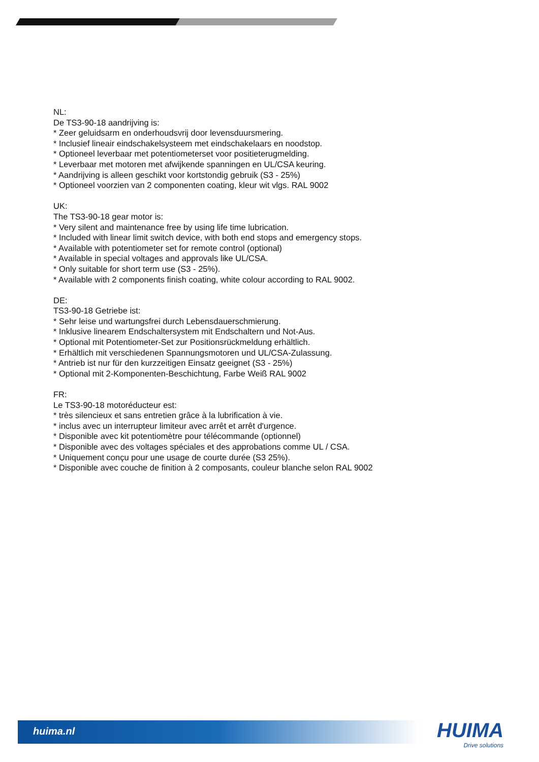NL:
De TS3-90-18 aandrijving is:
* Zeer geluidsarm en onderhoudsvrij door levensduursmering.
* Inclusief lineair eindschakelsysteem met eindschakelaars en noodstop.
* Optioneel leverbaar met potentiometerset voor positieterugmelding.
* Leverbaar met motoren met afwijkende spanningen en UL/CSA keuring.
* Aandrijving is alleen geschikt voor kortstondig gebruik (S3 - 25%)
* Optioneel voorzien van 2 componenten coating, kleur wit vlgs. RAL 9002
UK:
The TS3-90-18 gear motor is:
* Very silent and maintenance free by using life time lubrication.
* Included with linear limit switch device, with both end stops and emergency stops.
* Available with potentiometer set for remote control (optional)
* Available in special voltages and approvals like UL/CSA.
* Only suitable for short term use (S3 - 25%).
* Available with 2 components finish coating, white colour according to RAL 9002.
DE:
TS3-90-18 Getriebe ist:
* Sehr leise und wartungsfrei durch Lebensdauerschmierung.
* Inklusive linearem Endschaltersystem mit Endschaltern und Not-Aus.
* Optional mit Potentiometer-Set zur Positionsrückmeldung erhältlich.
* Erhältlich mit verschiedenen Spannungsmotoren und UL/CSA-Zulassung.
* Antrieb ist nur für den kurzzeitigen Einsatz geeignet (S3 - 25%)
* Optional mit 2-Komponenten-Beschichtung, Farbe Weiß RAL 9002
FR:
Le TS3-90-18 motoréducteur est:
* très silencieux et sans entretien grâce à la lubrification à vie.
* inclus avec un interrupteur limiteur avec arrêt et arrêt d'urgence.
* Disponible avec kit potentiomètre pour télécommande (optionnel)
* Disponible avec des voltages spéciales et des approbations comme UL / CSA.
* Uniquement conçu pour une usage de courte durée (S3 25%).
* Disponible avec couche de finition à 2 composants, couleur blanche selon RAL 9002
huima.nl HUIMA
Drive solutions